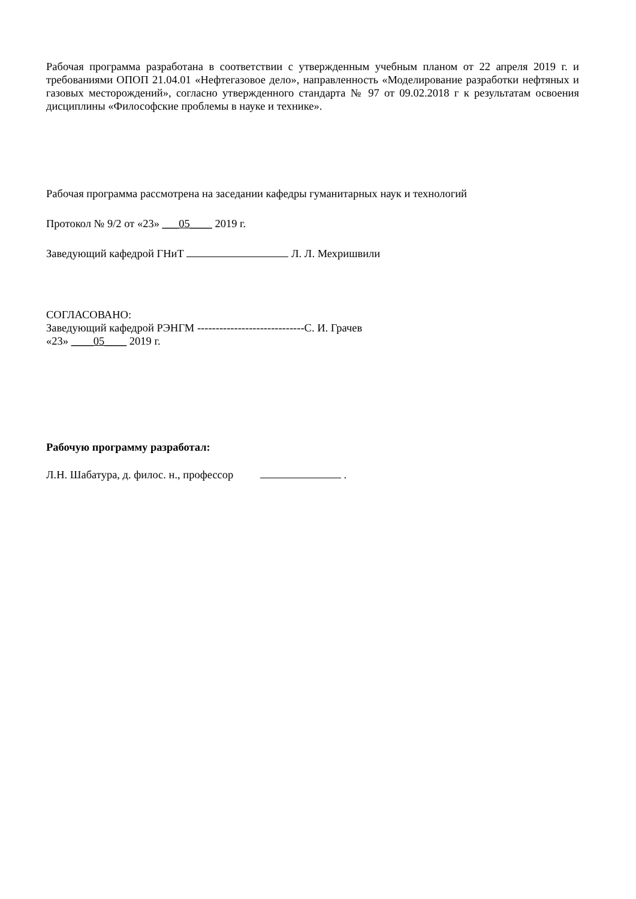Рабочая программа разработана в соответствии с утвержденным учебным планом от 22 апреля 2019 г. и требованиями ОПОП 21.04.01 «Нефтегазовое дело», направленность «Моделирование разработки нефтяных и газовых месторождений», согласно утвержденного стандарта № 97 от 09.02.2018 г к результатам освоения дисциплины «Философские проблемы в науке и технике».
Рабочая программа рассмотрена на заседании кафедры гуманитарных наук и технологий
Протокол № 9/2 от «23» ___05____ 2019 г.
Заведующий кафедрой ГНиТ Л. Л. Мехришвили
СОГЛАСОВАНО:
Заведующий кафедрой РЭНГМ -----------------------------С. И. Грачев
«23» ____05____ 2019 г.
Рабочую программу разработал:
Л.Н. Шабатура, д. филос. н., профессор .